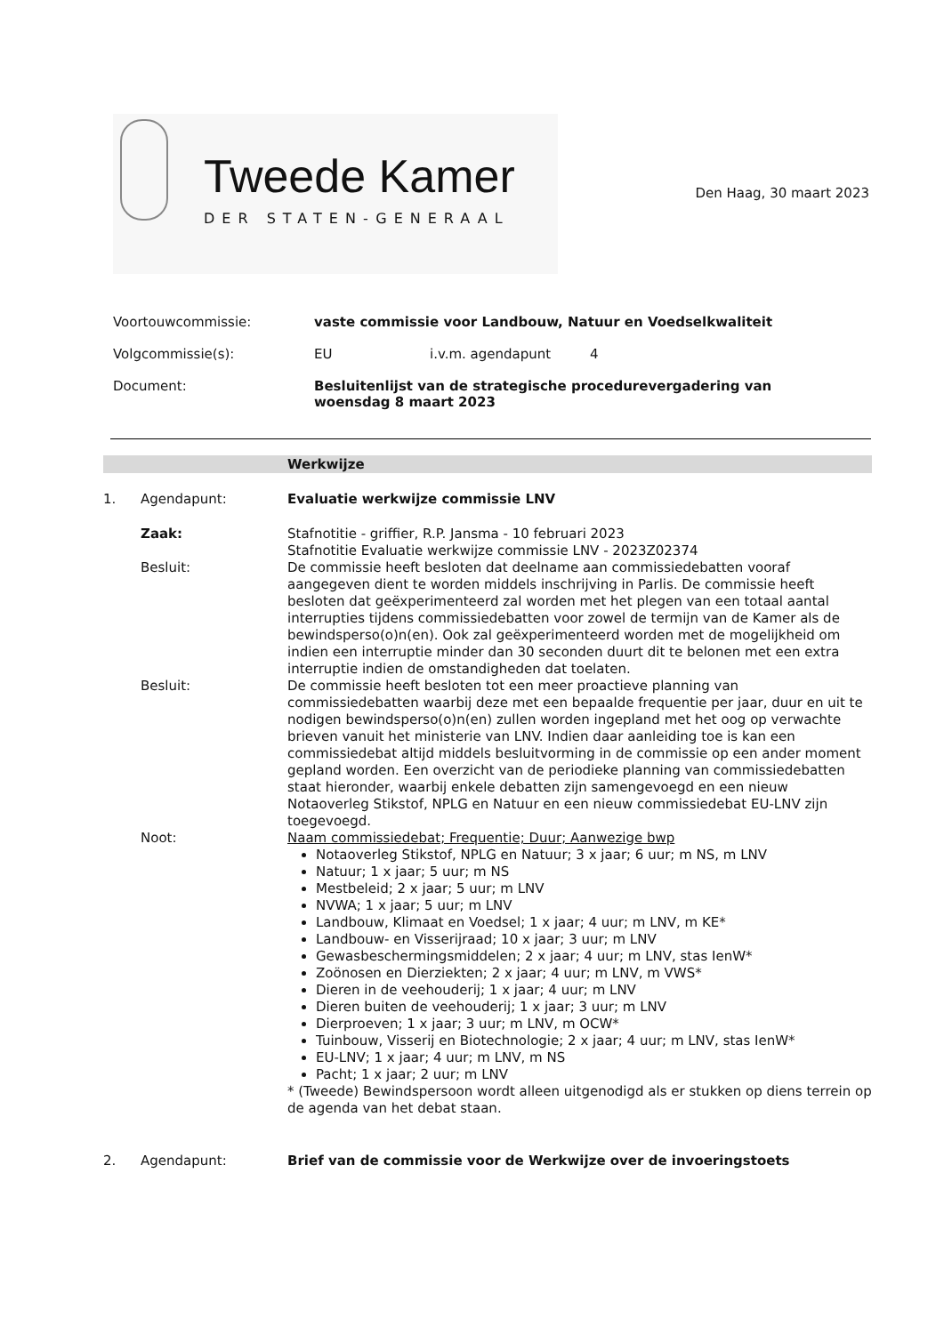Tweede Kamer
DER STATEN-GENERAAL
Den Haag, 30 maart 2023
Voortouwcommissie: vaste commissie voor Landbouw, Natuur en Voedselkwaliteit
Volgcommissie(s): EU i.v.m. agendapunt 4
Document: Besluitenlijst van de strategische procedurevergadering van
woensdag 8 maart 2023
Werkwijze
1. Agendapunt: Evaluatie werkwijze commissie LNV
Zaak: Stafnotitie - griffier, R.P. Jansma - 10 februari 2023
Stafnotitie Evaluatie werkwijze commissie LNV - 2023Z02374
Besluit: De commissie heeft besloten dat deelname aan commissiedebatten vooraf aangegeven dient te worden middels inschrijving in Parlis. De commissie heeft besloten dat geëxperimenteerd zal worden met het plegen van een totaal aantal interrupties tijdens commissiedebatten voor zowel de termijn van de Kamer als de bewindsperso(o)n(en). Ook zal geëxperimenteerd worden met de mogelijkheid om indien een interruptie minder dan 30 seconden duurt dit te belonen met een extra interruptie indien de omstandigheden dat toelaten.
Besluit: De commissie heeft besloten tot een meer proactieve planning van commissiedebatten waarbij deze met een bepaalde frequentie per jaar, duur en uit te nodigen bewindsperso(o)n(en) zullen worden ingepland met het oog op verwachte brieven vanuit het ministerie van LNV. Indien daar aanleiding toe is kan een commissiedebat altijd middels besluitvorming in de commissie op een ander moment gepland worden. Een overzicht van de periodieke planning van commissiedebatten staat hieronder, waarbij enkele debatten zijn samengevoegd en een nieuw Notaoverleg Stikstof, NPLG en Natuur en een nieuw commissiedebat EU-LNV zijn toegevoegd.
Noot: Naam commissiedebat; Frequentie; Duur; Aanwezige bwp
Notaoverleg Stikstof, NPLG en Natuur; 3 x jaar; 6 uur; m NS, m LNV
Natuur; 1 x jaar; 5 uur; m NS
Mestbeleid; 2 x jaar; 5 uur; m LNV
NVWA; 1 x jaar; 5 uur; m LNV
Landbouw, Klimaat en Voedsel; 1 x jaar; 4 uur; m LNV, m KE*
Landbouw- en Visserijraad; 10 x jaar; 3 uur; m LNV
Gewasbeschermingsmiddelen; 2 x jaar; 4 uur; m LNV, stas IenW*
Zoönosen en Dierziekten; 2 x jaar; 4 uur; m LNV, m VWS*
Dieren in de veehouderij; 1 x jaar; 4 uur; m LNV
Dieren buiten de veehouderij; 1 x jaar; 3 uur; m LNV
Dierproeven; 1 x jaar; 3 uur; m LNV, m OCW*
Tuinbouw, Visserij en Biotechnologie; 2 x jaar; 4 uur; m LNV, stas IenW*
EU-LNV; 1 x jaar; 4 uur; m LNV, m NS
Pacht; 1 x jaar; 2 uur; m LNV
* (Tweede) Bewindspersoon wordt alleen uitgenodigd als er stukken op diens terrein op de agenda van het debat staan.
2. Agendapunt: Brief van de commissie voor de Werkwijze over de invoeringstoets